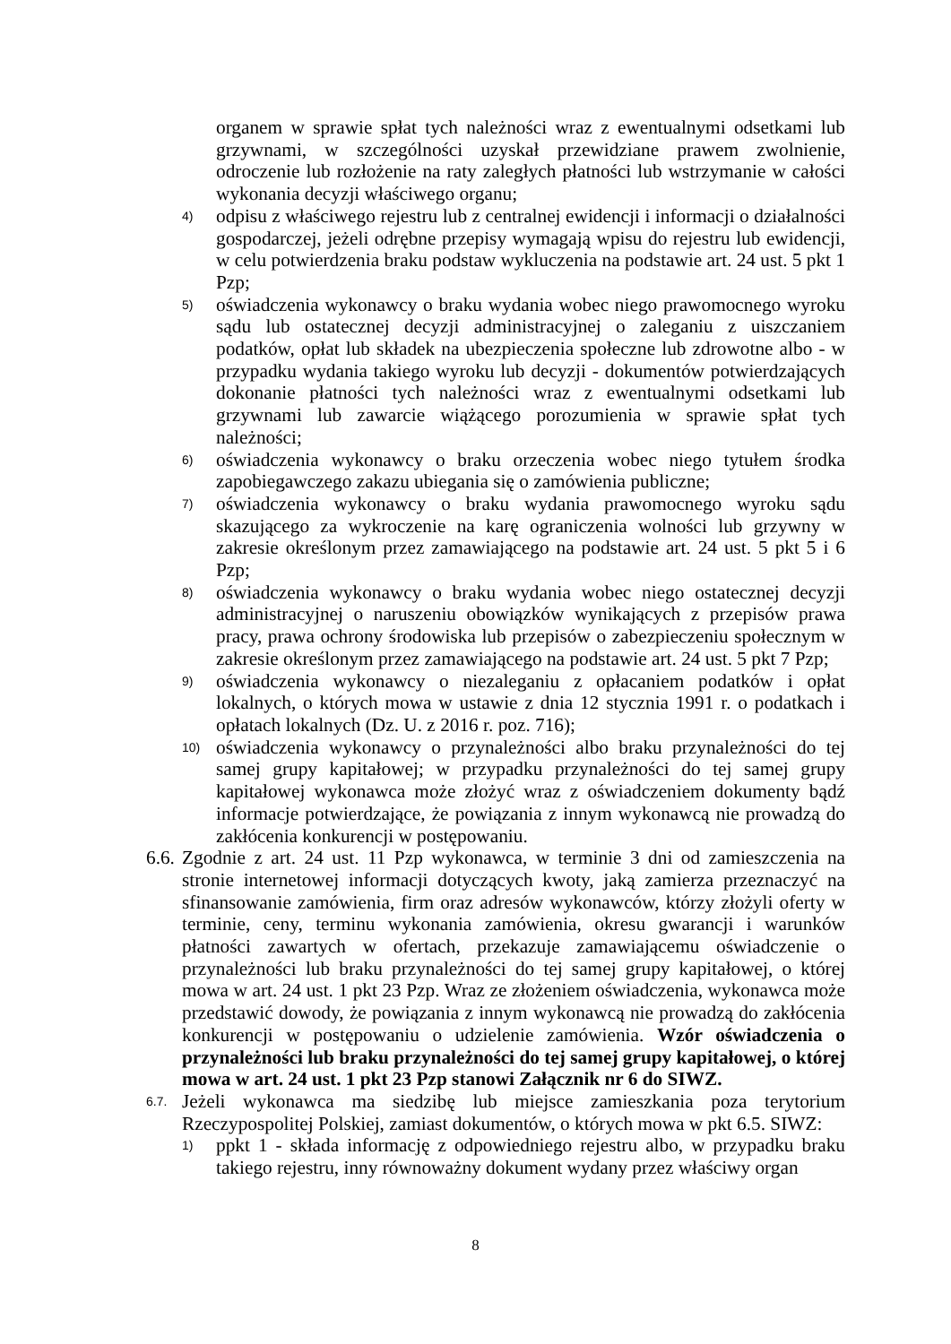organem w sprawie spłat tych należności wraz z ewentualnymi odsetkami lub grzywnami, w szczególności uzyskał przewidziane prawem zwolnienie, odroczenie lub rozłożenie na raty zaległych płatności lub wstrzymanie w całości wykonania decyzji właściwego organu;
4) odpisu z właściwego rejestru lub z centralnej ewidencji i informacji o działalności gospodarczej, jeżeli odrębne przepisy wymagają wpisu do rejestru lub ewidencji, w celu potwierdzenia braku podstaw wykluczenia na podstawie art. 24 ust. 5 pkt 1 Pzp;
5) oświadczenia wykonawcy o braku wydania wobec niego prawomocnego wyroku sądu lub ostatecznej decyzji administracyjnej o zaleganiu z uiszczaniem podatków, opłat lub składek na ubezpieczenia społeczne lub zdrowotne albo - w przypadku wydania takiego wyroku lub decyzji - dokumentów potwierdzających dokonanie płatności tych należności wraz z ewentualnymi odsetkami lub grzywnami lub zawarcie wiążącego porozumienia w sprawie spłat tych należności;
6) oświadczenia wykonawcy o braku orzeczenia wobec niego tytułem środka zapobiegawczego zakazu ubiegania się o zamówienia publiczne;
7) oświadczenia wykonawcy o braku wydania prawomocnego wyroku sądu skazującego za wykroczenie na karę ograniczenia wolności lub grzywny w zakresie określonym przez zamawiającego na podstawie art. 24 ust. 5 pkt 5 i 6 Pzp;
8) oświadczenia wykonawcy o braku wydania wobec niego ostatecznej decyzji administracyjnej o naruszeniu obowiązków wynikających z przepisów prawa pracy, prawa ochrony środowiska lub przepisów o zabezpieczeniu społecznym w zakresie określonym przez zamawiającego na podstawie art. 24 ust. 5 pkt 7 Pzp;
9) oświadczenia wykonawcy o niezaleganiu z opłacaniem podatków i opłat lokalnych, o których mowa w ustawie z dnia 12 stycznia 1991 r. o podatkach i opłatach lokalnych (Dz. U. z 2016 r. poz. 716);
10) oświadczenia wykonawcy o przynależności albo braku przynależności do tej samej grupy kapitałowej; w przypadku przynależności do tej samej grupy kapitałowej wykonawca może złożyć wraz z oświadczeniem dokumenty bądź informacje potwierdzające, że powiązania z innym wykonawcą nie prowadzą do zakłócenia konkurencji w postępowaniu.
6.6. Zgodnie z art. 24 ust. 11 Pzp wykonawca, w terminie 3 dni od zamieszczenia na stronie internetowej informacji dotyczących kwoty, jaką zamierza przeznaczyć na sfinansowanie zamówienia, firm oraz adresów wykonawców, którzy złożyli oferty w terminie, ceny, terminu wykonania zamówienia, okresu gwarancji i warunków płatności zawartych w ofertach, przekazuje zamawiającemu oświadczenie o przynależności lub braku przynależności do tej samej grupy kapitałowej, o której mowa w art. 24 ust. 1 pkt 23 Pzp. Wraz ze złożeniem oświadczenia, wykonawca może przedstawić dowody, że powiązania z innym wykonawcą nie prowadzą do zakłócenia konkurencji w postępowaniu o udzielenie zamówienia. Wzór oświadczenia o przynależności lub braku przynależności do tej samej grupy kapitałowej, o której mowa w art. 24 ust. 1 pkt 23 Pzp stanowi Załącznik nr 6 do SIWZ.
6.7. Jeżeli wykonawca ma siedzibę lub miejsce zamieszkania poza terytorium Rzeczypospolitej Polskiej, zamiast dokumentów, o których mowa w pkt 6.5. SIWZ:
1) ppkt 1 - składa informację z odpowiedniego rejestru albo, w przypadku braku takiego rejestru, inny równoważny dokument wydany przez właściwy organ
8